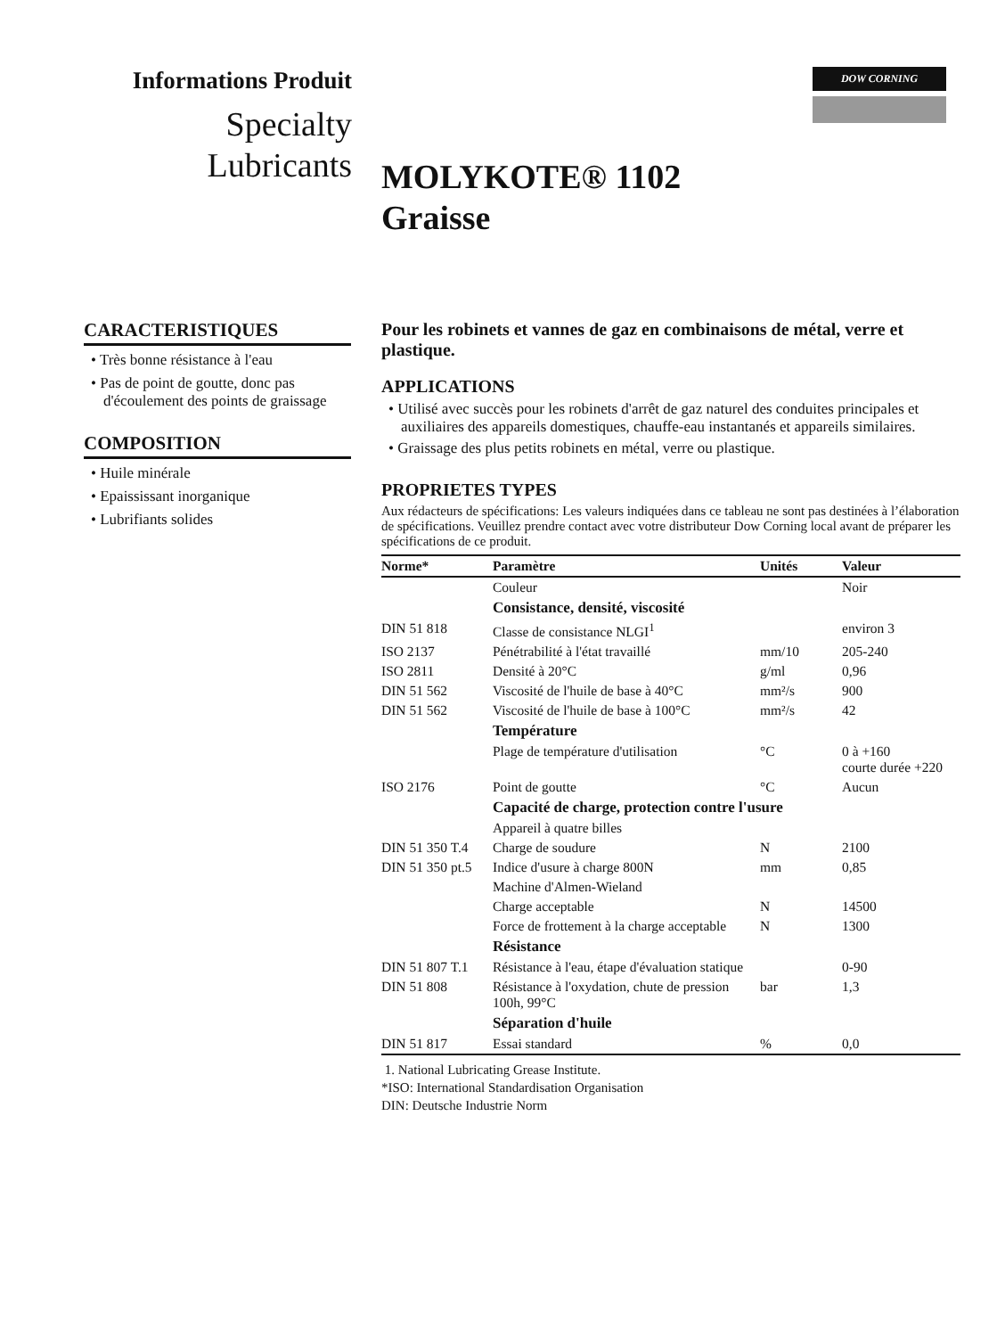Informations Produit
Specialty
Lubricants
DOW CORNING
MOLYKOTE® 1102
Graisse
CARACTERISTIQUES
• Très bonne résistance à l'eau
• Pas de point de goutte, donc pas d'écoulement des points de graissage
COMPOSITION
• Huile minérale
• Epaississant inorganique
• Lubrifiants solides
Pour les robinets et vannes de gaz en combinaisons de métal, verre et plastique.
APPLICATIONS
• Utilisé avec succès pour les robinets d'arrêt de gaz naturel des conduites principales et auxiliaires des appareils domestiques, chauffe-eau instantanés et appareils similaires.
• Graissage des plus petits robinets en métal, verre ou plastique.
PROPRIETES TYPES
Aux rédacteurs de spécifications: Les valeurs indiquées dans ce tableau ne sont pas destinées à l’élaboration de spécifications. Veuillez prendre contact avec votre distributeur Dow Corning local avant de préparer les spécifications de ce produit.
| Norme* | Paramètre | Unités | Valeur |
| --- | --- | --- | --- |
| | Couleur | | Noir |
| | Consistance, densité, viscosité | | |
| DIN 51 818 | Classe de consistance NLGI<sup>1</sup> | | environ 3 |
| ISO 2137 | Pénétrabilité à l'état travaillé | mm/10 | 205-240 |
| ISO 2811 | Densité à 20°C | g/ml | 0,96 |
| DIN 51 562 | Viscosité de l'huile de base à 40°C | mm²/s | 900 |
| DIN 51 562 | Viscosité de l'huile de base à 100°C | mm²/s | 42 |
| | Température | | |
| | Plage de température d'utilisation | °C | 0 à +160 courte durée +220 |
| ISO 2176 | Point de goutte | °C | Aucun |
| | Capacité de charge, protection contre l'usure | | |
| | Appareil à quatre billes | | |
| DIN 51 350 T.4 | Charge de soudure | N | 2100 |
| DIN 51 350 pt.5 | Indice d'usure à charge 800N | mm | 0,85 |
| | Machine d'Almen-Wieland | | |
| | Charge acceptable | N | 14500 |
| | Force de frottement à la charge acceptable | N | 1300 |
| | Résistance | | |
| DIN 51 807 T.1 | Résistance à l'eau, étape d'évaluation statique | | 0-90 |
| DIN 51 808 | Résistance à l'oxydation, chute de pression 100h, 99°C | bar | 1,3 |
| | Séparation d'huile | | |
| DIN 51 817 | Essai standard | % | 0,0 |
1. National Lubricating Grease Institute.
*ISO: International Standardisation Organisation
DIN: Deutsche Industrie Norm